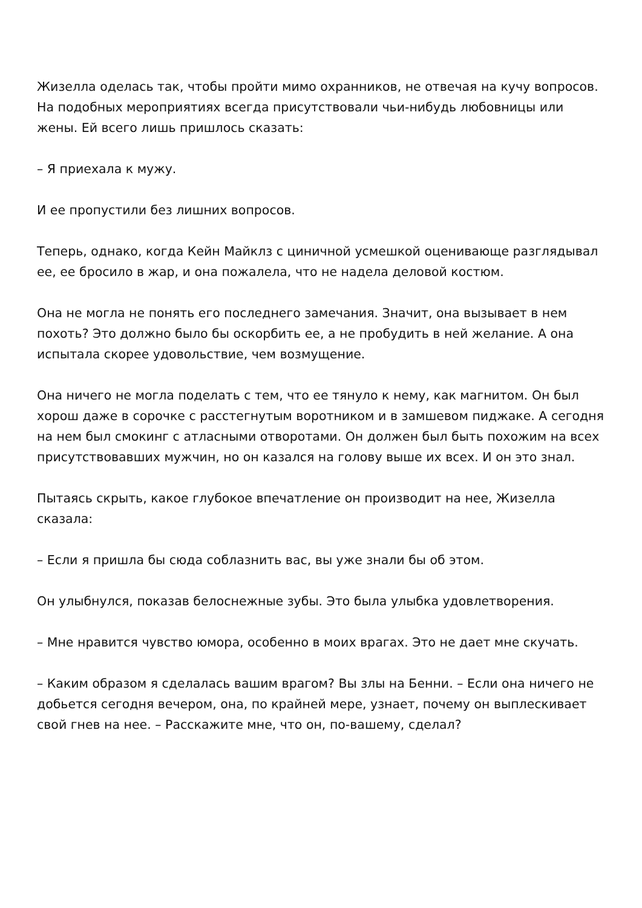Жизелла оделась так, чтобы пройти мимо охранников, не отвечая на кучу вопросов. На подобных мероприятиях всегда присутствовали чьи-нибудь любовницы или жены. Ей всего лишь пришлось сказать:
– Я приехала к мужу.
И ее пропустили без лишних вопросов.
Теперь, однако, когда Кейн Майклз с циничной усмешкой оценивающе разглядывал ее, ее бросило в жар, и она пожалела, что не надела деловой костюм.
Она не могла не понять его последнего замечания. Значит, она вызывает в нем похоть? Это должно было бы оскорбить ее, а не пробудить в ней желание. А она испытала скорее удовольствие, чем возмущение.
Она ничего не могла поделать с тем, что ее тянуло к нему, как магнитом. Он был хорош даже в сорочке с расстегнутым воротником и в замшевом пиджаке. А сегодня на нем был смокинг с атласными отворотами. Он должен был быть похожим на всех присутствовавших мужчин, но он казался на голову выше их всех. И он это знал.
Пытаясь скрыть, какое глубокое впечатление он производит на нее, Жизелла сказала:
– Если я пришла бы сюда соблазнить вас, вы уже знали бы об этом.
Он улыбнулся, показав белоснежные зубы. Это была улыбка удовлетворения.
– Мне нравится чувство юмора, особенно в моих врагах. Это не дает мне скучать.
– Каким образом я сделалась вашим врагом? Вы злы на Бенни. – Если она ничего не добьется сегодня вечером, она, по крайней мере, узнает, почему он выплескивает свой гнев на нее. – Расскажите мне, что он, по-вашему, сделал?